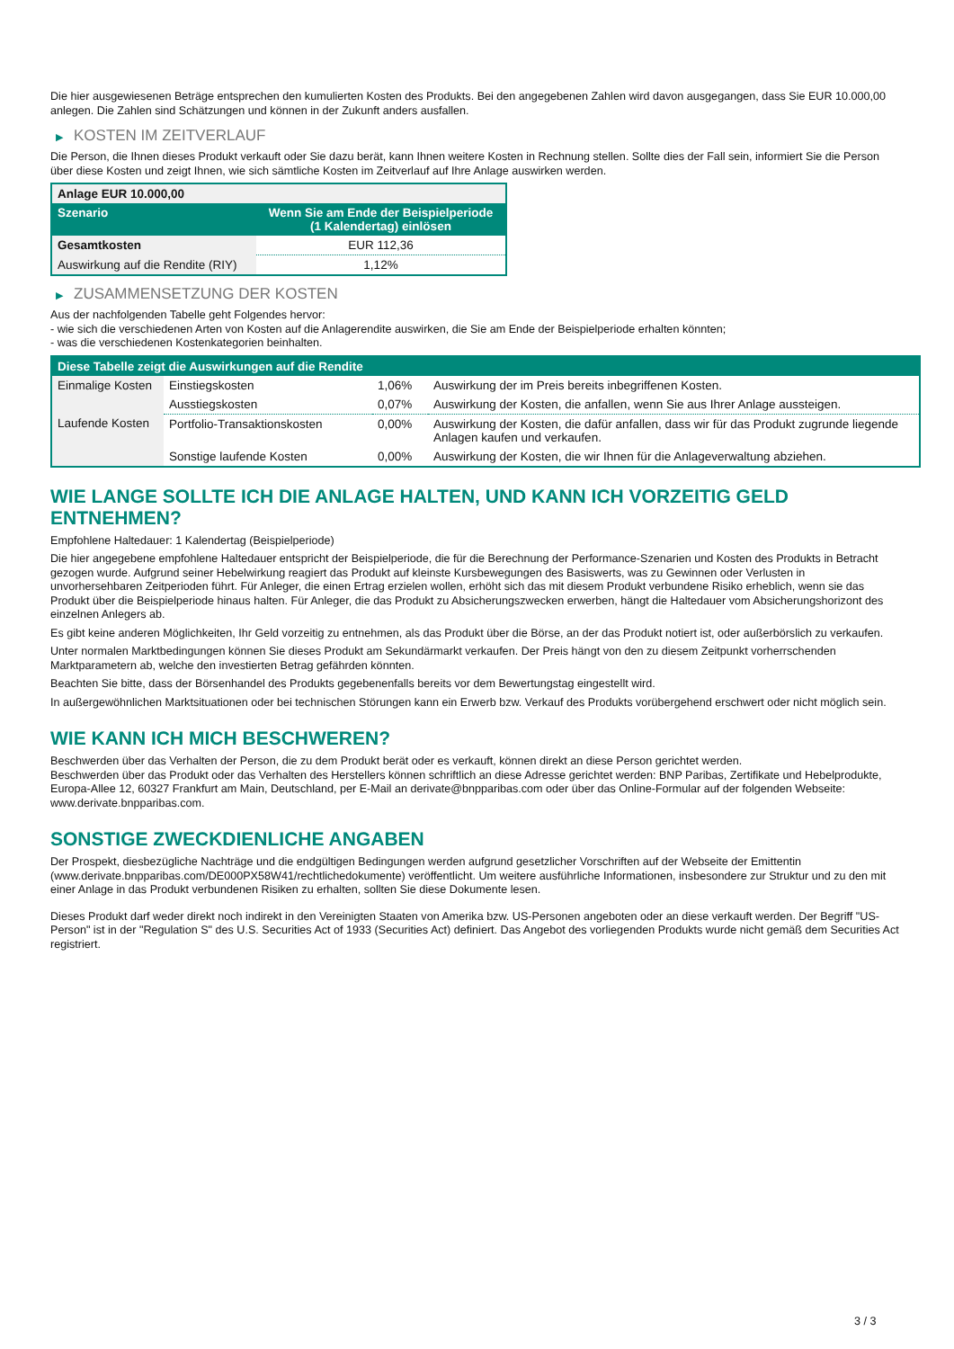Die hier ausgewiesenen Beträge entsprechen den kumulierten Kosten des Produkts. Bei den angegebenen Zahlen wird davon ausgegangen, dass Sie EUR 10.000,00 anlegen. Die Zahlen sind Schätzungen und können in der Zukunft anders ausfallen.
▶ KOSTEN IM ZEITVERLAUF
Die Person, die Ihnen dieses Produkt verkauft oder Sie dazu berät, kann Ihnen weitere Kosten in Rechnung stellen. Sollte dies der Fall sein, informiert Sie die Person über diese Kosten und zeigt Ihnen, wie sich sämtliche Kosten im Zeitverlauf auf Ihre Anlage auswirken werden.
| Anlage EUR 10.000,00 | |
| --- | --- |
| Szenario | Wenn Sie am Ende der Beispielperiode (1 Kalendertag) einlösen |
| Gesamtkosten | EUR 112,36 |
| Auswirkung auf die Rendite (RIY) | 1,12% |
▶ ZUSAMMENSETZUNG DER KOSTEN
Aus der nachfolgenden Tabelle geht Folgendes hervor:
- wie sich die verschiedenen Arten von Kosten auf die Anlagerendite auswirken, die Sie am Ende der Beispielperiode erhalten könnten;
- was die verschiedenen Kostenkategorien beinhalten.
| Diese Tabelle zeigt die Auswirkungen auf die Rendite | | | |
| --- | --- | --- | --- |
| Einmalige Kosten | Einstiegskosten | 1,06% | Auswirkung der im Preis bereits inbegriffenen Kosten. |
| | Ausstiegskosten | 0,07% | Auswirkung der Kosten, die anfallen, wenn Sie aus Ihrer Anlage aussteigen. |
| Laufende Kosten | Portfolio-Transaktionskosten | 0,00% | Auswirkung der Kosten, die dafür anfallen, dass wir für das Produkt zugrunde liegende Anlagen kaufen und verkaufen. |
| | Sonstige laufende Kosten | 0,00% | Auswirkung der Kosten, die wir Ihnen für die Anlageverwaltung abziehen. |
WIE LANGE SOLLTE ICH DIE ANLAGE HALTEN, UND KANN ICH VORZEITIG GELD ENTNEHMEN?
Empfohlene Haltedauer: 1 Kalendertag (Beispielperiode)
Die hier angegebene empfohlene Haltedauer entspricht der Beispielperiode, die für die Berechnung der Performance-Szenarien und Kosten des Produkts in Betracht gezogen wurde. Aufgrund seiner Hebelwirkung reagiert das Produkt auf kleinste Kursbewegungen des Basiswerts, was zu Gewinnen oder Verlusten in unvorhersehbaren Zeitperioden führt. Für Anleger, die einen Ertrag erzielen wollen, erhöht sich das mit diesem Produkt verbundene Risiko erheblich, wenn sie das Produkt über die Beispielperiode hinaus halten. Für Anleger, die das Produkt zu Absicherungszwecken erwerben, hängt die Haltedauer vom Absicherungshorizont des einzelnen Anlegers ab.
Es gibt keine anderen Möglichkeiten, Ihr Geld vorzeitig zu entnehmen, als das Produkt über die Börse, an der das Produkt notiert ist, oder außerbörslich zu verkaufen.
Unter normalen Marktbedingungen können Sie dieses Produkt am Sekundärmarkt verkaufen. Der Preis hängt von den zu diesem Zeitpunkt vorherrschenden Marktparametern ab, welche den investierten Betrag gefährden könnten.
Beachten Sie bitte, dass der Börsenhandel des Produkts gegebenenfalls bereits vor dem Bewertungstag eingestellt wird.
In außergewöhnlichen Marktsituationen oder bei technischen Störungen kann ein Erwerb bzw. Verkauf des Produkts vorübergehend erschwert oder nicht möglich sein.
WIE KANN ICH MICH BESCHWEREN?
Beschwerden über das Verhalten der Person, die zu dem Produkt berät oder es verkauft, können direkt an diese Person gerichtet werden.
Beschwerden über das Produkt oder das Verhalten des Herstellers können schriftlich an diese Adresse gerichtet werden: BNP Paribas, Zertifikate und Hebelprodukte, Europa-Allee 12, 60327 Frankfurt am Main, Deutschland, per E-Mail an derivate@bnpparibas.com oder über das Online-Formular auf der folgenden Webseite: www.derivate.bnpparibas.com.
SONSTIGE ZWECKDIENLICHE ANGABEN
Der Prospekt, diesbezügliche Nachträge und die endgültigen Bedingungen werden aufgrund gesetzlicher Vorschriften auf der Webseite der Emittentin (www.derivate.bnpparibas.com/DE000PX58W41/rechtlichedokumente) veröffentlicht. Um weitere ausführliche Informationen, insbesondere zur Struktur und zu den mit einer Anlage in das Produkt verbundenen Risiken zu erhalten, sollten Sie diese Dokumente lesen.
Dieses Produkt darf weder direkt noch indirekt in den Vereinigten Staaten von Amerika bzw. US-Personen angeboten oder an diese verkauft werden. Der Begriff "US-Person" ist in der "Regulation S" des U.S. Securities Act of 1933 (Securities Act) definiert. Das Angebot des vorliegenden Produkts wurde nicht gemäß dem Securities Act registriert.
3 / 3